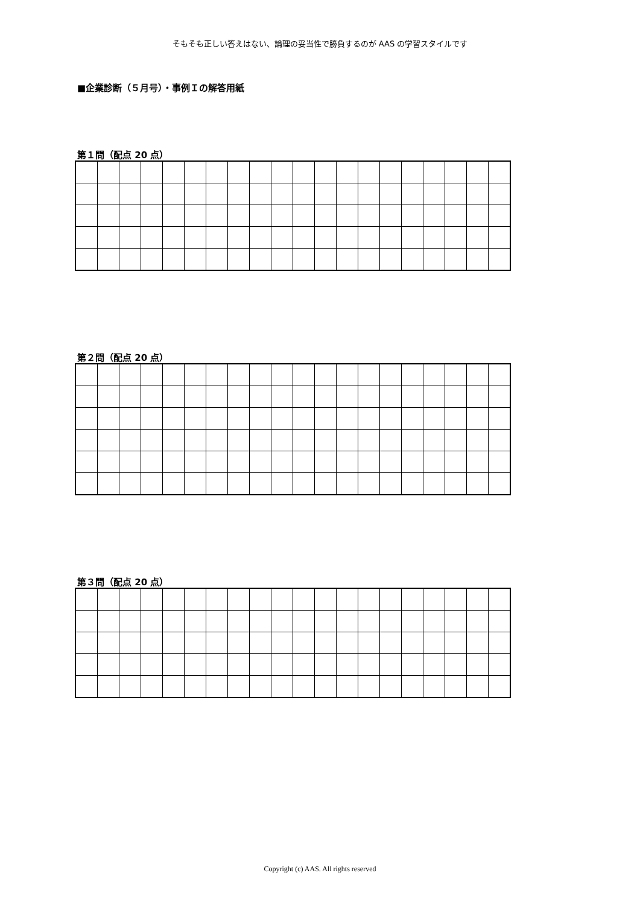そもそも正しい答えはない、論理の妥当性で勝負するのが AAS の学習スタイルです
■企業診断（５月号）・事例Ｉの解答用紙
第１問（配点 20 点）
第２問（配点 20 点）
第３問（配点 20 点）
Copyright (c) AAS. All rights reserved